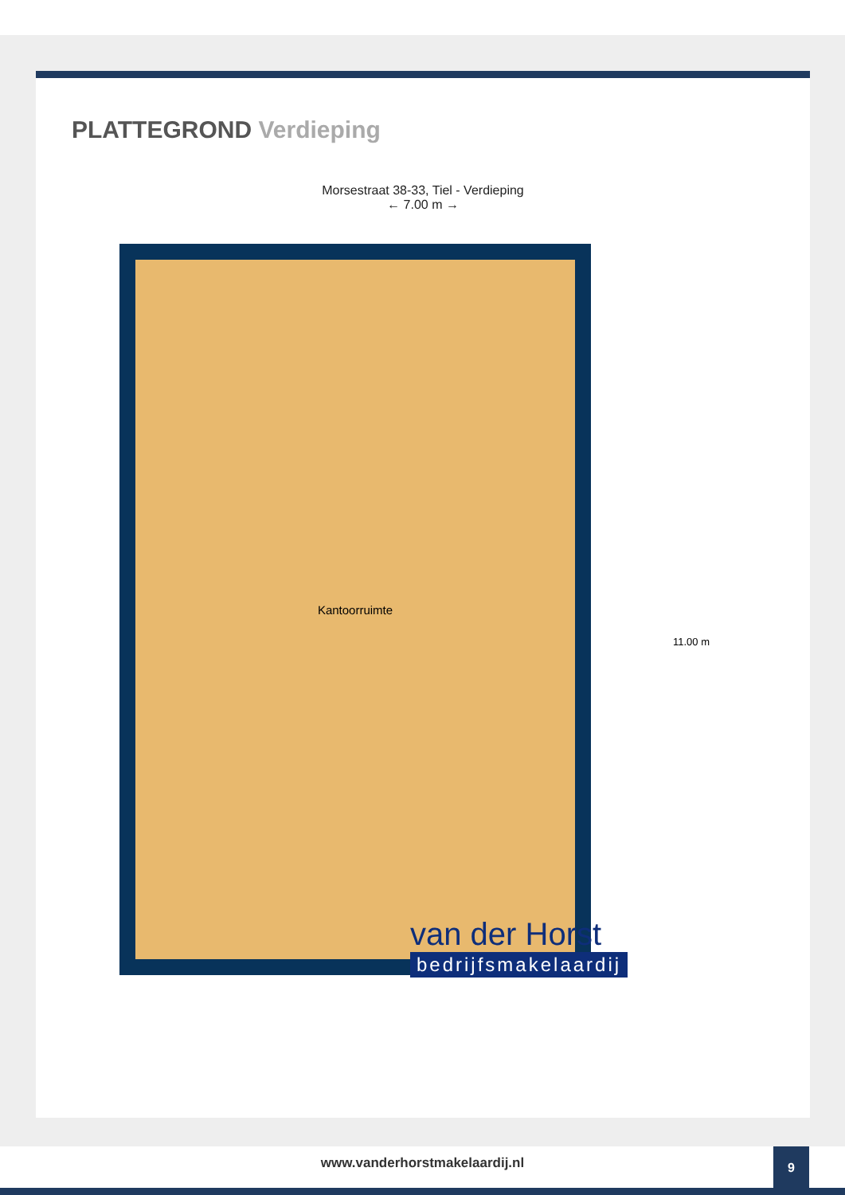PLATTEGROND Verdieping
Morsestraat 38-33, Tiel - Verdieping
← 7.00 m →
Kantoorruimte
11.00 m
van der Horst
bedrijfsmakelaardij
www.vanderhorstmakelaardij.nl
9